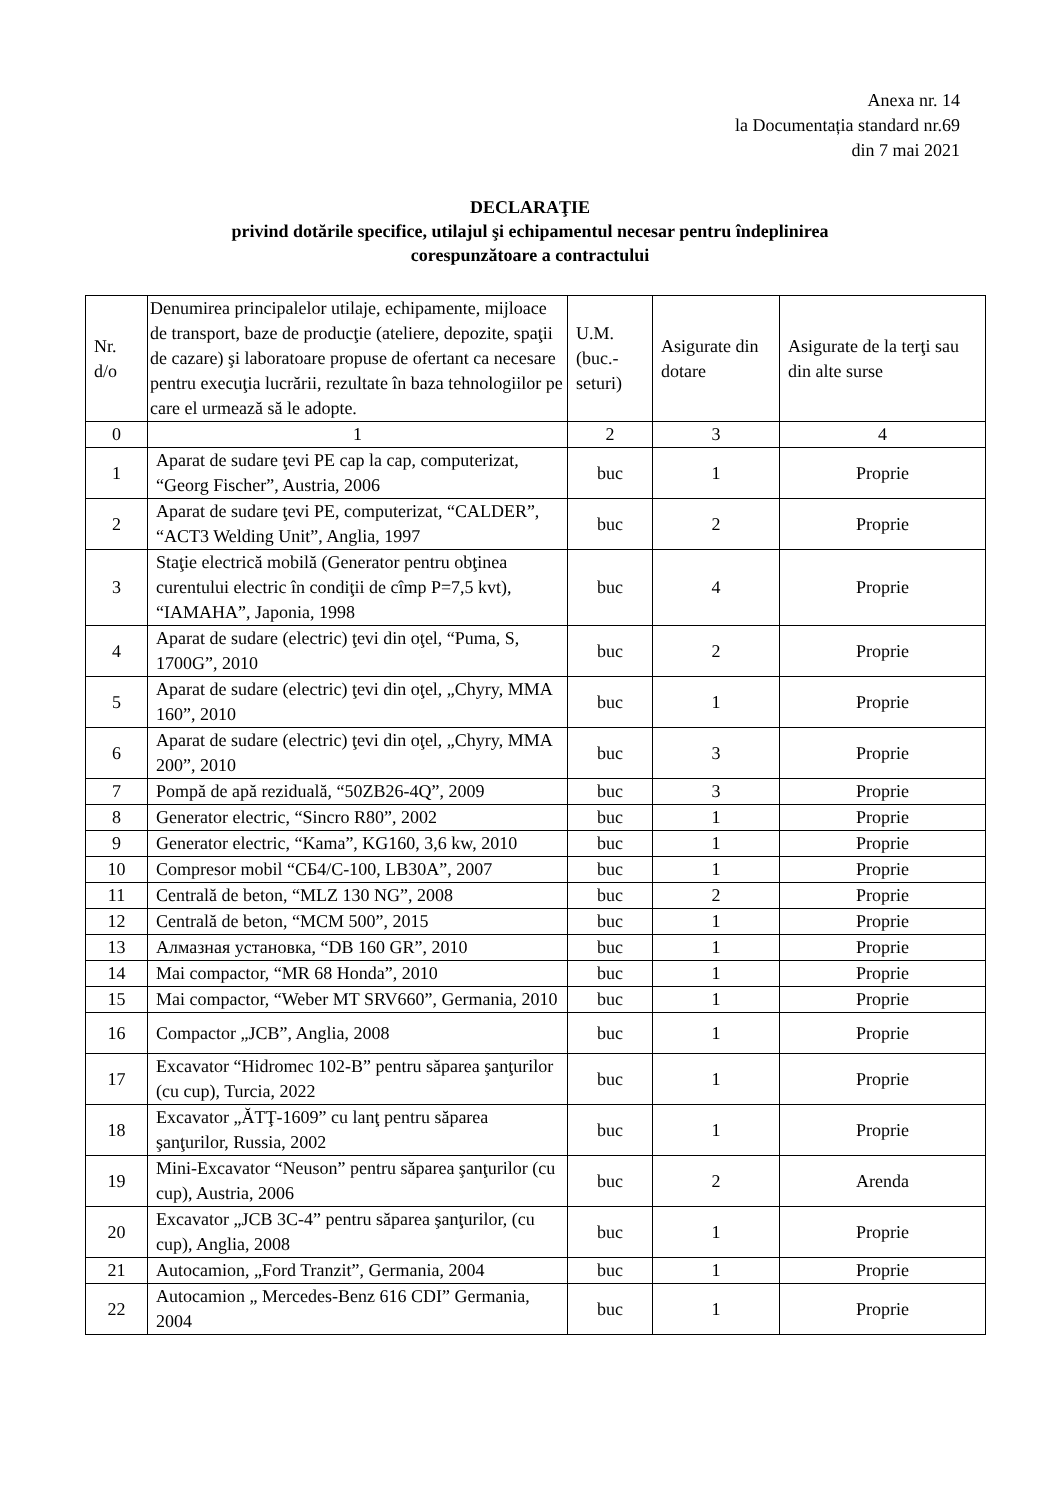Anexa nr. 14
la Documentația standard nr.69
din 7 mai 2021
DECLARAŢIE
privind dotările specifice, utilajul şi echipamentul necesar pentru îndeplinirea
corespunzătoare a contractului
| Nr. d/o | Denumirea principalelor utilaje, echipamente, mijloace de transport, baze de producţie (ateliere, depozite, spaţii de cazare) şi laboratoare propuse de ofertant ca necesare pentru execuţia lucrării, rezultate în baza tehnologiilor pe care el urmează să le adopte. | U.M. (buc.-seturi) | Asigurate din dotare | Asigurate de la terţi sau din alte surse |
| --- | --- | --- | --- | --- |
| 0 | 1 | 2 | 3 | 4 |
| 1 | Aparat de sudare ţevi PE cap la cap, computerizat, “Georg Fischer”, Austria, 2006 | buc | 1 | Proprie |
| 2 | Aparat de sudare ţevi PE, computerizat, “CALDER”, “ACT3 Welding Unit”, Anglia, 1997 | buc | 2 | Proprie |
| 3 | Staţie electrică mobilă (Generator pentru obţinea curentului electric în condiţii de cîmp P=7,5 kvt), “IAMAHA”, Japonia, 1998 | buc | 4 | Proprie |
| 4 | Aparat de sudare (electric) ţevi din oţel, “Puma, S, 1700G”, 2010 | buc | 2 | Proprie |
| 5 | Aparat de sudare (electric) ţevi din oţel, „Chyry, MMA 160”, 2010 | buc | 1 | Proprie |
| 6 | Aparat de sudare (electric) ţevi din oţel, „Chyry, MMA 200”, 2010 | buc | 3 | Proprie |
| 7 | Pompă de apă reziduală, “50ZB26-4Q”, 2009 | buc | 3 | Proprie |
| 8 | Generator electric, “Sincro R80”, 2002 | buc | 1 | Proprie |
| 9 | Generator electric, “Kama”, KG160, 3,6 kw, 2010 | buc | 1 | Proprie |
| 10 | Compresor mobil “СБ4/С-100, LB30A”, 2007 | buc | 1 | Proprie |
| 11 | Centrală de beton, “MLZ 130 NG”, 2008 | buc | 2 | Proprie |
| 12 | Centrală de beton, “MCM 500”, 2015 | buc | 1 | Proprie |
| 13 | Алмазная установка, “DB 160 GR”, 2010 | buc | 1 | Proprie |
| 14 | Mai compactor, “MR 68 Honda”, 2010 | buc | 1 | Proprie |
| 15 | Mai compactor, “Weber MT SRV660”, Germania, 2010 | buc | 1 | Proprie |
| 16 | Compactor „JCB”, Anglia, 2008 | buc | 1 | Proprie |
| 17 | Excavator “Hidromec 102-B” pentru săparea şanţurilor (cu cup), Turcia, 2022 | buc | 1 | Proprie |
| 18 | Excavator „ĂTŢ-1609” cu lanţ pentru săparea şanţurilor, Russia, 2002 | buc | 1 | Proprie |
| 19 | Mini-Excavator “Neuson” pentru săparea şanţurilor (cu cup), Austria, 2006 | buc | 2 | Arenda |
| 20 | Excavator „JCB 3C-4” pentru săparea şanţurilor, (cu cup), Anglia, 2008 | buc | 1 | Proprie |
| 21 | Autocamion, „Ford Tranzit”, Germania, 2004 | buc | 1 | Proprie |
| 22 | Autocamion „ Mercedes-Benz 616 CDI” Germania, 2004 | buc | 1 | Proprie |